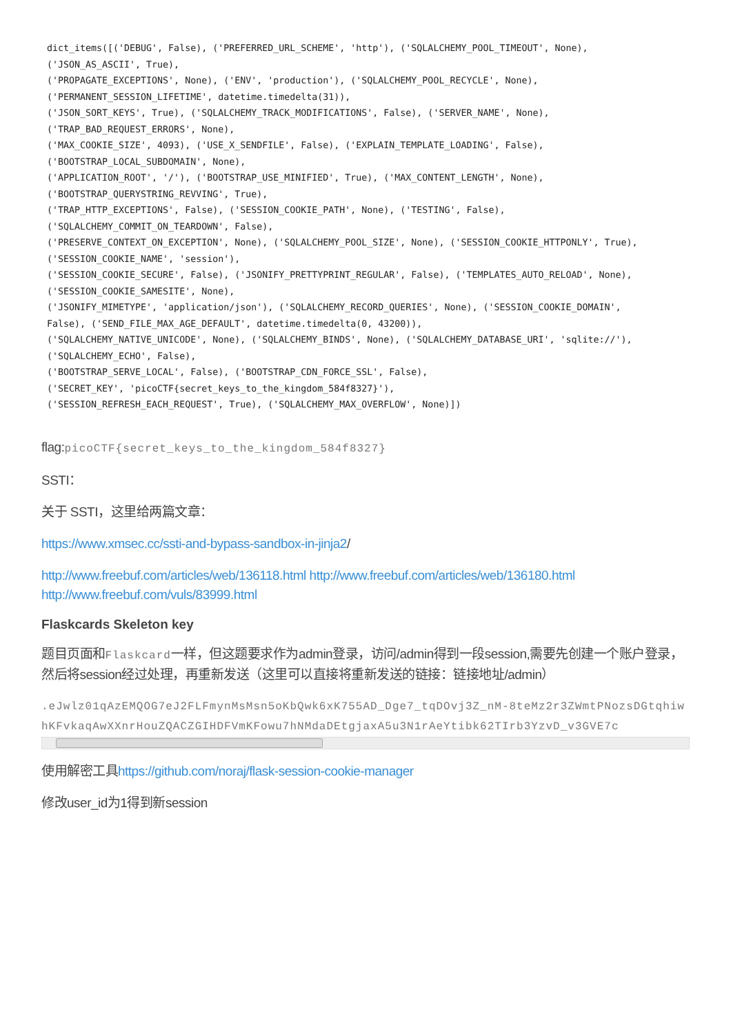dict_items([('DEBUG', False), ('PREFERRED_URL_SCHEME', 'http'), ('SQLALCHEMY_POOL_TIMEOUT', None),
('JSON_AS_ASCII', True),
('PROPAGATE_EXCEPTIONS', None), ('ENV', 'production'), ('SQLALCHEMY_POOL_RECYCLE', None),
('PERMANENT_SESSION_LIFETIME', datetime.timedelta(31)),
('JSON_SORT_KEYS', True), ('SQLALCHEMY_TRACK_MODIFICATIONS', False), ('SERVER_NAME', None),
('TRAP_BAD_REQUEST_ERRORS', None),
('MAX_COOKIE_SIZE', 4093), ('USE_X_SENDFILE', False), ('EXPLAIN_TEMPLATE_LOADING', False),
('BOOTSTRAP_LOCAL_SUBDOMAIN', None),
('APPLICATION_ROOT', '/'), ('BOOTSTRAP_USE_MINIFIED', True), ('MAX_CONTENT_LENGTH', None),
('BOOTSTRAP_QUERYSTRING_REVVING', True),
('TRAP_HTTP_EXCEPTIONS', False), ('SESSION_COOKIE_PATH', None), ('TESTING', False),
('SQLALCHEMY_COMMIT_ON_TEARDOWN', False),
('PRESERVE_CONTEXT_ON_EXCEPTION', None), ('SQLALCHEMY_POOL_SIZE', None), ('SESSION_COOKIE_HTTPONLY', True),
('SESSION_COOKIE_NAME', 'session'),
('SESSION_COOKIE_SECURE', False), ('JSONIFY_PRETTYPRINT_REGULAR', False), ('TEMPLATES_AUTO_RELOAD', None),
('SESSION_COOKIE_SAMESITE', None),
('JSONIFY_MIMETYPE', 'application/json'), ('SQLALCHEMY_RECORD_QUERIES', None), ('SESSION_COOKIE_DOMAIN',
False), ('SEND_FILE_MAX_AGE_DEFAULT', datetime.timedelta(0, 43200)),
('SQLALCHEMY_NATIVE_UNICODE', None), ('SQLALCHEMY_BINDS', None), ('SQLALCHEMY_DATABASE_URI', 'sqlite://'),
('SQLALCHEMY_ECHO', False),
('BOOTSTRAP_SERVE_LOCAL', False), ('BOOTSTRAP_CDN_FORCE_SSL', False),
('SECRET_KEY', 'picoCTF{secret_keys_to_the_kingdom_584f8327}'),
('SESSION_REFRESH_EACH_REQUEST', True), ('SQLALCHEMY_MAX_OVERFLOW', None)])
flag:picoCTF{secret_keys_to_the_kingdom_584f8327}
SSTI：
关于 SSTI，这里给两篇文章：
https://www.xmsec.cc/ssti-and-bypass-sandbox-in-jinja2/
http://www.freebuf.com/articles/web/136118.html http://www.freebuf.com/articles/web/136180.html http://www.freebuf.com/vuls/83999.html
Flaskcards Skeleton key
题目页面和Flaskcard一样，但这题要求作为admin登录，访问/admin得到一段session,需要先创建一个账户登录，然后将session经过处理，再重新发送（这里可以直接将重新发送的链接：链接地址/admin）
.eJwlz01qAzEMQOG7eJ2FLFmynMsMsn5oKbQwk6xK755AD_Dge7_tqDOvj3Z_nM-8teMz2r3ZWmtPNozsDGtqhiwhKFvkaqAwXXnrHouZQACZGIHDFVmKFowu7hNMdaDEtgjaxA5u3N1rAeYtibk62TIrb3YzvD_v3GVE7c
使用解密工具https://github.com/noraj/flask-session-cookie-manager
修改user_id为1得到新session